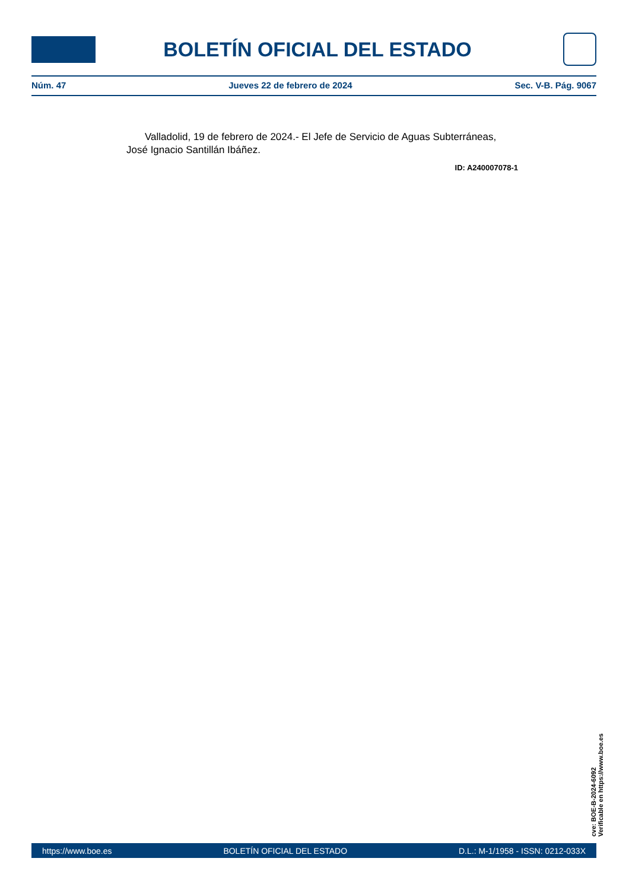BOLETÍN OFICIAL DEL ESTADO
Núm. 47 Jueves 22 de febrero de 2024 Sec. V-B. Pág. 9067
Valladolid, 19 de febrero de 2024.- El Jefe de Servicio de Aguas Subterráneas, José Ignacio Santillán Ibáñez.
ID: A240007078-1
cve: BOE-B-2024-6092
Verificable en https://www.boe.es
https://www.boe.es BOLETÍN OFICIAL DEL ESTADO D.L.: M-1/1958 - ISSN: 0212-033X